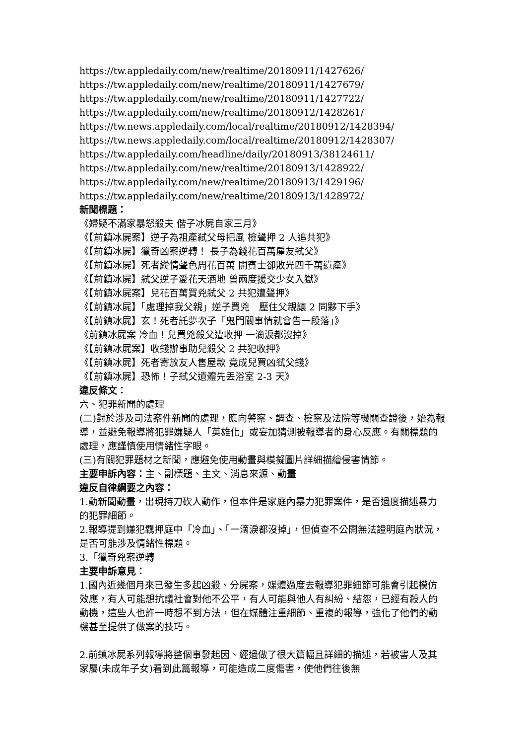https://tw.appledaily.com/new/realtime/20180911/1427626/
https://tw.appledaily.com/new/realtime/20180911/1427679/
https://tw.appledaily.com/new/realtime/20180911/1427722/
https://tw.appledaily.com/new/realtime/20180912/1428261/
https://tw.news.appledaily.com/local/realtime/20180912/1428394/
https://tw.news.appledaily.com/local/realtime/20180912/1428307/
https://tw.appledaily.com/headline/daily/20180913/38124611/
https://tw.appledaily.com/new/realtime/20180913/1428922/
https://tw.appledaily.com/new/realtime/20180913/1429196/
https://tw.appledaily.com/new/realtime/20180913/1428972/
新聞標題：
《婦疑不滿家暴怒殺夫 偕子冰屍自家三月》
《【前鎮冰屍案】逆子為祖產弒父母把風 檢聲押 2 人追共犯》
《【前鎮冰屍】獵奇凶案逆轉！ 長子為錢花百萬雇友弒父》
《【前鎮冰屍】死者縱情聲色周花百萬 開賓士卻敗光四千萬遺產》
《【前鎮冰屍】弒父逆子愛花天酒地 曾兩度援交少女入獄》
《【前鎮冰屍案】兒花百萬買兇弒父 2 共犯遭聲押》
《【前鎮冰屍】「處理掉我父親」逆子買兇　壓住父親讓 2 同夥下手》
《【前鎮冰屍】玄！死者託夢次子「鬼門關事情就會告一段落」》
《前鎮冰屍案 冷血！兒買兇殺父遭收押 一滴淚都沒掉》
《【前鎮冰屍案】收錢辦事助兒殺父 2 共犯收押》
《【前鎮冰屍】死者寄放友人售屋款 竟成兒買凶弒父錢》
《【前鎮冰屍】恐怖！子弒父遺體先丟浴室 2-3 天》
違反條文：
六、犯罪新聞的處理
(二)對於涉及司法案件新聞的處理，應向警察、調查、檢察及法院等機關查證後，始為報導，並避免報導將犯罪嫌疑人「英雄化」或妄加猜測被報導者的身心反應。有關標題的處理，應謹慎使用情緒性字眼。
(三)有關犯罪題材之新聞，應避免使用動畫與模擬圖片詳細描繪侵害情節。
主要申訴內容：主、副標題、主文、消息來源、動畫
違反自律綱要之內容：
1.動新聞動畫，出現持刀砍人動作，但本件是家庭內暴力犯罪案件，是否過度描述暴力的犯罪細節。
2.報導提到嫌犯羈押庭中「冷血」、「一滴淚都沒掉」，但偵查不公開無法證明庭內狀況，是否可能涉及情緒性標題。
3.「獵奇兇案逆轉
主要申訴意見：
1.國內近幾個月來已發生多起凶殺、分屍案，媒體過度去報導犯罪細節可能會引起模仿效應，有人可能想抗議社會對他不公平，有人可能與他人有糾紛、結怨，已經有殺人的動機，這些人也許一時想不到方法，但在媒體注重細節、重複的報導，強化了他們的動機甚至提供了做案的技巧。
2.前鎮冰屍系列報導將整個事發起因、經過做了很大篇幅且詳細的描述，若被害人及其家屬(未成年子女)看到此篇報導，可能造成二度傷害，使他們往後無